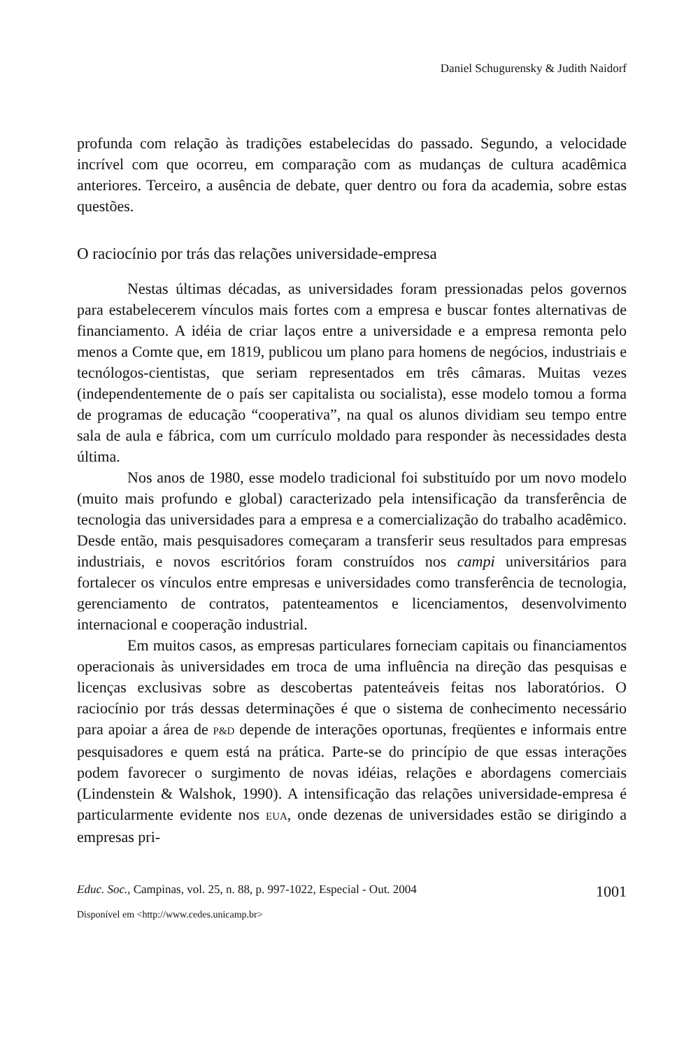Daniel Schugurensky & Judith Naidorf
profunda com relação às tradições estabelecidas do passado. Segundo, a velocidade incrível com que ocorreu, em comparação com as mudanças de cultura acadêmica anteriores. Terceiro, a ausência de debate, quer dentro ou fora da academia, sobre estas questões.
O raciocínio por trás das relações universidade-empresa
Nestas últimas décadas, as universidades foram pressionadas pelos governos para estabelecerem vínculos mais fortes com a empresa e buscar fontes alternativas de financiamento. A idéia de criar laços entre a universidade e a empresa remonta pelo menos a Comte que, em 1819, publicou um plano para homens de negócios, industriais e tecnólogos-cientistas, que seriam representados em três câmaras. Muitas vezes (independentemente de o país ser capitalista ou socialista), esse modelo tomou a forma de programas de educação “cooperativa”, na qual os alunos dividiam seu tempo entre sala de aula e fábrica, com um currículo moldado para responder às necessidades desta última.
Nos anos de 1980, esse modelo tradicional foi substituído por um novo modelo (muito mais profundo e global) caracterizado pela intensificação da transferência de tecnologia das universidades para a empresa e a comercialização do trabalho acadêmico. Desde então, mais pesquisadores começaram a transferir seus resultados para empresas industriais, e novos escritórios foram construídos nos campi universitários para fortalecer os vínculos entre empresas e universidades como transferência de tecnologia, gerenciamento de contratos, patenteamentos e licenciamentos, desenvolvimento internacional e cooperação industrial.
Em muitos casos, as empresas particulares forneciam capitais ou financiamentos operacionais às universidades em troca de uma influência na direção das pesquisas e licenças exclusivas sobre as descobertas patenteáveis feitas nos laboratórios. O raciocínio por trás dessas determinações é que o sistema de conhecimento necessário para apoiar a área de P&D depende de interações oportunas, freqüentes e informais entre pesquisadores e quem está na prática. Parte-se do princípio de que essas interações podem favorecer o surgimento de novas idéias, relações e abordagens comerciais (Lindenstein & Walshok, 1990). A intensificação das relações universidade-empresa é particularmente evidente nos EUA, onde dezenas de universidades estão se dirigindo a empresas pri-
Educ. Soc., Campinas, vol. 25, n. 88, p. 997-1022, Especial - Out. 2004 1001
Disponível em <http://www.cedes.unicamp.br>